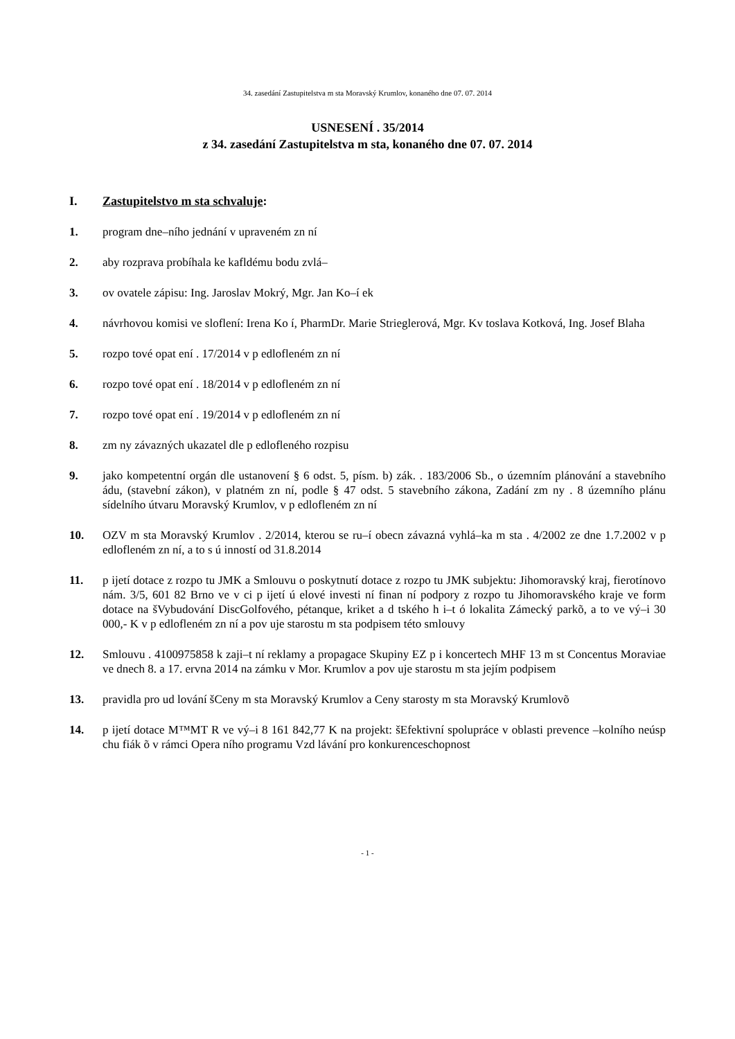34. zasedání Zastupitelstva m sta Moravský Krumlov, konaného dne 07. 07. 2014
USNESENÍ . 35/2014
z 34. zasedání Zastupitelstva m sta, konaného dne 07. 07. 2014
I. Zastupitelstvo m sta schvaluje:
1. program dne–ního jednání v upraveném zn ní
2. aby rozprava probíhala ke kafldému bodu zvlá–
3. ov ovatele zápisu: Ing. Jaroslav Mokrý, Mgr. Jan Ko–í ek
4. návrhovou komisi ve sloflení: Irena Ko í, PharmDr. Marie Strieglerová, Mgr. Kv toslava Kotková, Ing. Josef Blaha
5. rozpo tové opat ení . 17/2014 v p edlofleném zn ní
6. rozpo tové opat ení . 18/2014 v p edlofleném zn ní
7. rozpo tové opat ení . 19/2014 v p edlofleném zn ní
8. zm ny závazných ukazatel dle p edlofleného rozpisu
9. jako kompetentní orgán dle ustanovení § 6 odst. 5, písm. b) zák. . 183/2006 Sb., o územním plánování a stavebního ádu, (stavební zákon), v platném zn ní, podle § 47 odst. 5 stavebního zákona, Zadání zm ny . 8 územního plánu sídelního útvaru Moravský Krumlov, v p edlofleném zn ní
10. OZV m sta Moravský Krumlov . 2/2014, kterou se ru–í obecn závazná vyhlá–ka m sta . 4/2002 ze dne 1.7.2002 v p edlofleném zn ní, a to s ú inností od 31.8.2014
11. p ijetí dotace z rozpo tu JMK a Smlouvu o poskytnutí dotace z rozpo tu JMK subjektu: Jihomoravský kraj, fierotínovo nám. 3/5, 601 82 Brno ve v ci p ijetí ú elové investi ní finan ní podpory z rozpo tu Jihomoravského kraje ve form dotace na šVybudování DiscGolfového, pétanque, kriket a d tského h i–t ó lokalita Zámecký parkõ, a to ve vý–i 30 000,- K v p edlofleném zn ní a pov uje starostu m sta podpisem této smlouvy
12. Smlouvu . 4100975858 k zaji–t ní reklamy a propagace Skupiny EZ p i koncertech MHF 13 m st Concentus Moraviae ve dnech 8. a 17. ervna 2014 na zámku v Mor. Krumlov a pov uje starostu m sta jejím podpisem
13. pravidla pro ud lování šCeny m sta Moravský Krumlov a Ceny starosty m sta Moravský Krumlovõ
14. p ijetí dotace M™MT R ve vý–i 8 161 842,77 K na projekt: šEfektivní spolupráce v oblasti prevence –kolního neúsp chu fiák õ v rámci Opera ního programu Vzd lávání pro konkurenceschopnost
- 1 -